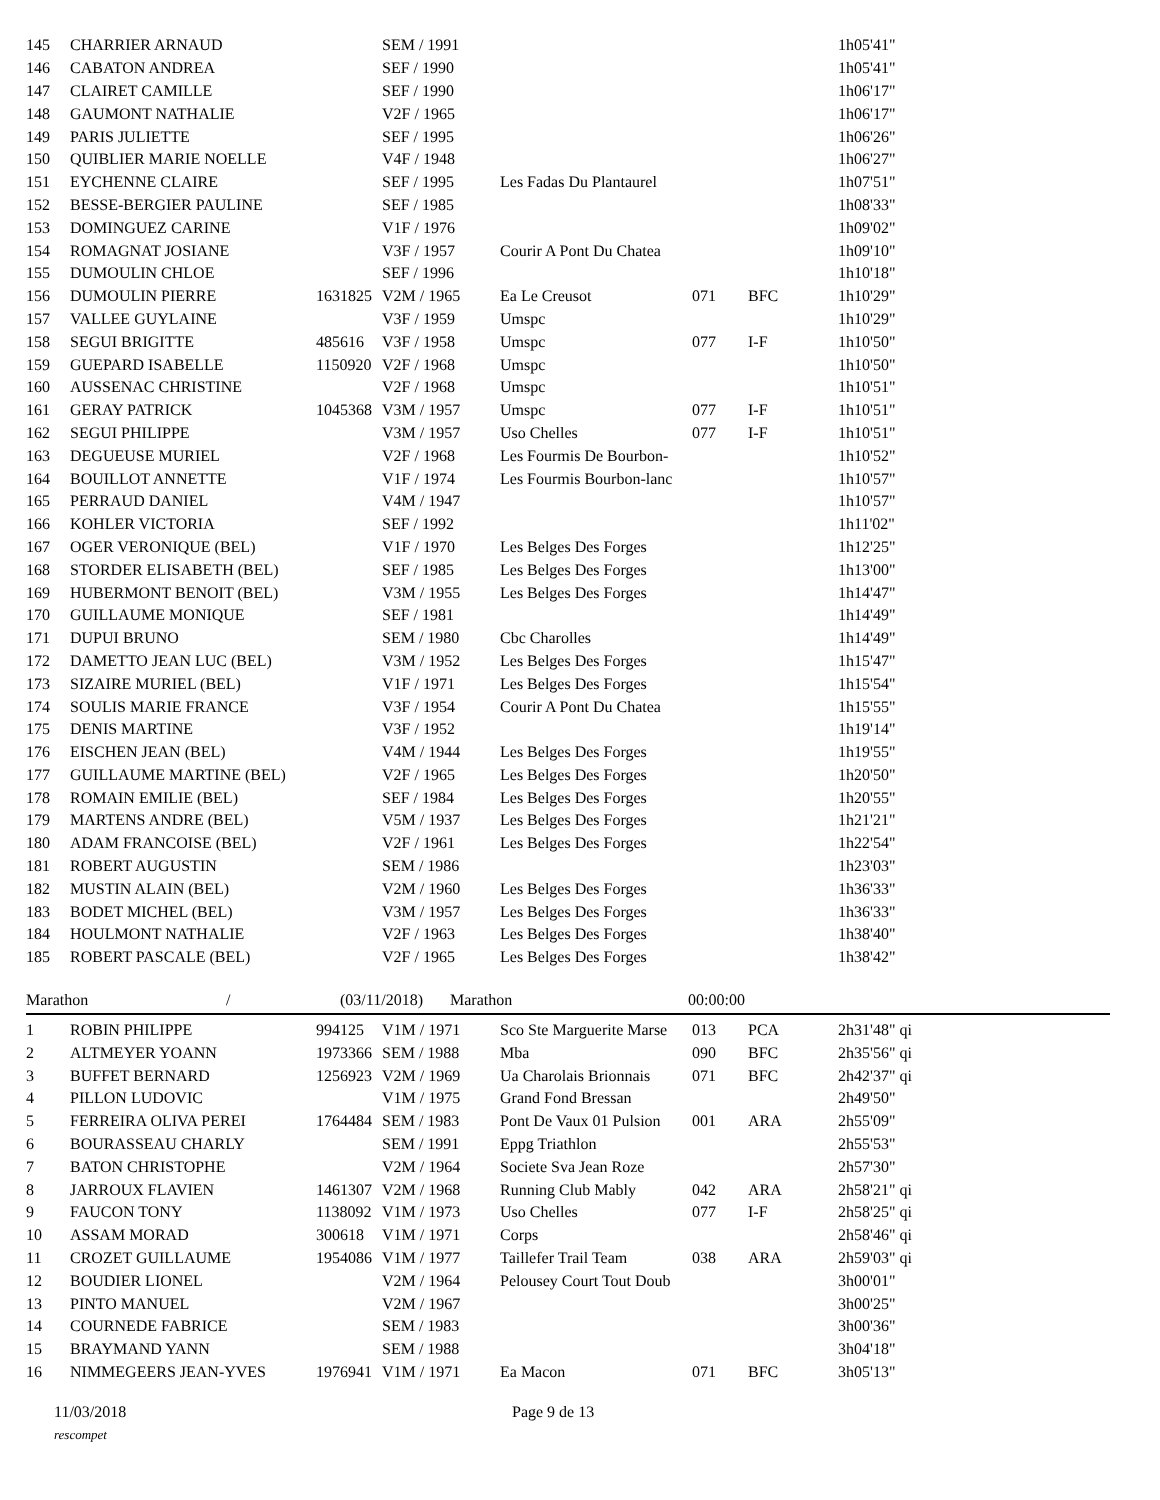| 145 | CHARRIER ARNAUD | | SEM / 1991 | | | | 1h05'41" |
| 146 | CABATON ANDREA | | SEF / 1990 | | | | 1h05'41" |
| 147 | CLAIRET CAMILLE | | SEF / 1990 | | | | 1h06'17" |
| 148 | GAUMONT NATHALIE | | V2F / 1965 | | | | 1h06'17" |
| 149 | PARIS JULIETTE | | SEF / 1995 | | | | 1h06'26" |
| 150 | QUIBLIER MARIE NOELLE | | V4F / 1948 | | | | 1h06'27" |
| 151 | EYCHENNE CLAIRE | | SEF / 1995 | Les Fadas Du Plantaurel | | | 1h07'51" |
| 152 | BESSE-BERGIER PAULINE | | SEF / 1985 | | | | 1h08'33" |
| 153 | DOMINGUEZ CARINE | | V1F / 1976 | | | | 1h09'02" |
| 154 | ROMAGNAT JOSIANE | | V3F / 1957 | Courir A Pont Du Chatea | | | 1h09'10" |
| 155 | DUMOULIN CHLOE | | SEF / 1996 | | | | 1h10'18" |
| 156 | DUMOULIN PIERRE | 1631825 | V2M / 1965 | Ea Le Creusot | 071 | BFC | 1h10'29" |
| 157 | VALLEE GUYLAINE | | V3F / 1959 | Umspc | | | 1h10'29" |
| 158 | SEGUI BRIGITTE | 485616 | V3F / 1958 | Umspc | 077 | I-F | 1h10'50" |
| 159 | GUEPARD ISABELLE | 1150920 | V2F / 1968 | Umspc | | | 1h10'50" |
| 160 | AUSSENAC CHRISTINE | | V2F / 1968 | Umspc | | | 1h10'51" |
| 161 | GERAY PATRICK | 1045368 | V3M / 1957 | Umspc | 077 | I-F | 1h10'51" |
| 162 | SEGUI PHILIPPE | | V3M / 1957 | Uso Chelles | 077 | I-F | 1h10'51" |
| 163 | DEGUEUSE MURIEL | | V2F / 1968 | Les Fourmis De Bourbon- | | | 1h10'52" |
| 164 | BOUILLOT ANNETTE | | V1F / 1974 | Les Fourmis Bourbon-lanc | | | 1h10'57" |
| 165 | PERRAUD DANIEL | | V4M / 1947 | | | | 1h10'57" |
| 166 | KOHLER VICTORIA | | SEF / 1992 | | | | 1h11'02" |
| 167 | OGER VERONIQUE (BEL) | | V1F / 1970 | Les Belges Des Forges | | | 1h12'25" |
| 168 | STORDER ELISABETH (BEL) | | SEF / 1985 | Les Belges Des Forges | | | 1h13'00" |
| 169 | HUBERMONT BENOIT (BEL) | | V3M / 1955 | Les Belges Des Forges | | | 1h14'47" |
| 170 | GUILLAUME MONIQUE | | SEF / 1981 | | | | 1h14'49" |
| 171 | DUPUI BRUNO | | SEM / 1980 | Cbc Charolles | | | 1h14'49" |
| 172 | DAMETTO JEAN LUC (BEL) | | V3M / 1952 | Les Belges Des Forges | | | 1h15'47" |
| 173 | SIZAIRE MURIEL (BEL) | | V1F / 1971 | Les Belges Des Forges | | | 1h15'54" |
| 174 | SOULIS MARIE FRANCE | | V3F / 1954 | Courir A Pont Du Chatea | | | 1h15'55" |
| 175 | DENIS MARTINE | | V3F / 1952 | | | | 1h19'14" |
| 176 | EISCHEN JEAN (BEL) | | V4M / 1944 | Les Belges Des Forges | | | 1h19'55" |
| 177 | GUILLAUME MARTINE (BEL) | | V2F / 1965 | Les Belges Des Forges | | | 1h20'50" |
| 178 | ROMAIN EMILIE (BEL) | | SEF / 1984 | Les Belges Des Forges | | | 1h20'55" |
| 179 | MARTENS ANDRE (BEL) | | V5M / 1937 | Les Belges Des Forges | | | 1h21'21" |
| 180 | ADAM FRANCOISE (BEL) | | V2F / 1961 | Les Belges Des Forges | | | 1h22'54" |
| 181 | ROBERT AUGUSTIN | | SEM / 1986 | | | | 1h23'03" |
| 182 | MUSTIN ALAIN (BEL) | | V2M / 1960 | Les Belges Des Forges | | | 1h36'33" |
| 183 | BODET MICHEL (BEL) | | V3M / 1957 | Les Belges Des Forges | | | 1h36'33" |
| 184 | HOULMONT NATHALIE | | V2F / 1963 | Les Belges Des Forges | | | 1h38'40" |
| 185 | ROBERT PASCALE (BEL) | | V2F / 1965 | Les Belges Des Forges | | | 1h38'42" |
Marathon / (03/11/2018) Marathon 00:00:00
| 1 | ROBIN PHILIPPE | 994125 | V1M / 1971 | Sco Ste Marguerite Marse | 013 | PCA | 2h31'48" qi |
| 2 | ALTMEYER YOANN | 1973366 | SEM / 1988 | Mba | 090 | BFC | 2h35'56" qi |
| 3 | BUFFET BERNARD | 1256923 | V2M / 1969 | Ua Charolais Brionnais | 071 | BFC | 2h42'37" qi |
| 4 | PILLON LUDOVIC | | V1M / 1975 | Grand Fond Bressan | | | 2h49'50" |
| 5 | FERREIRA OLIVA PEREI | 1764484 | SEM / 1983 | Pont De Vaux 01 Pulsion | 001 | ARA | 2h55'09" |
| 6 | BOURASSEAU CHARLY | | SEM / 1991 | Eppg Triathlon | | | 2h55'53" |
| 7 | BATON CHRISTOPHE | | V2M / 1964 | Societe Sva Jean Roze | | | 2h57'30" |
| 8 | JARROUX FLAVIEN | 1461307 | V2M / 1968 | Running Club Mably | 042 | ARA | 2h58'21" qi |
| 9 | FAUCON TONY | 1138092 | V1M / 1973 | Uso Chelles | 077 | I-F | 2h58'25" qi |
| 10 | ASSAM MORAD | 300618 | V1M / 1971 | Corps | | | 2h58'46" qi |
| 11 | CROZET GUILLAUME | 1954086 | V1M / 1977 | Taillefer Trail Team | 038 | ARA | 2h59'03" qi |
| 12 | BOUDIER LIONEL | | V2M / 1964 | Pelousey Court Tout Doub | | | 3h00'01" |
| 13 | PINTO MANUEL | | V2M / 1967 | | | | 3h00'25" |
| 14 | COURNEDE FABRICE | | SEM / 1983 | | | | 3h00'36" |
| 15 | BRAYMAND YANN | | SEM / 1988 | | | | 3h04'18" |
| 16 | NIMMEGEERS JEAN-YVES | 1976941 | V1M / 1971 | Ea Macon | 071 | BFC | 3h05'13" |
11/03/2018 Page 9 de 13
rescompet